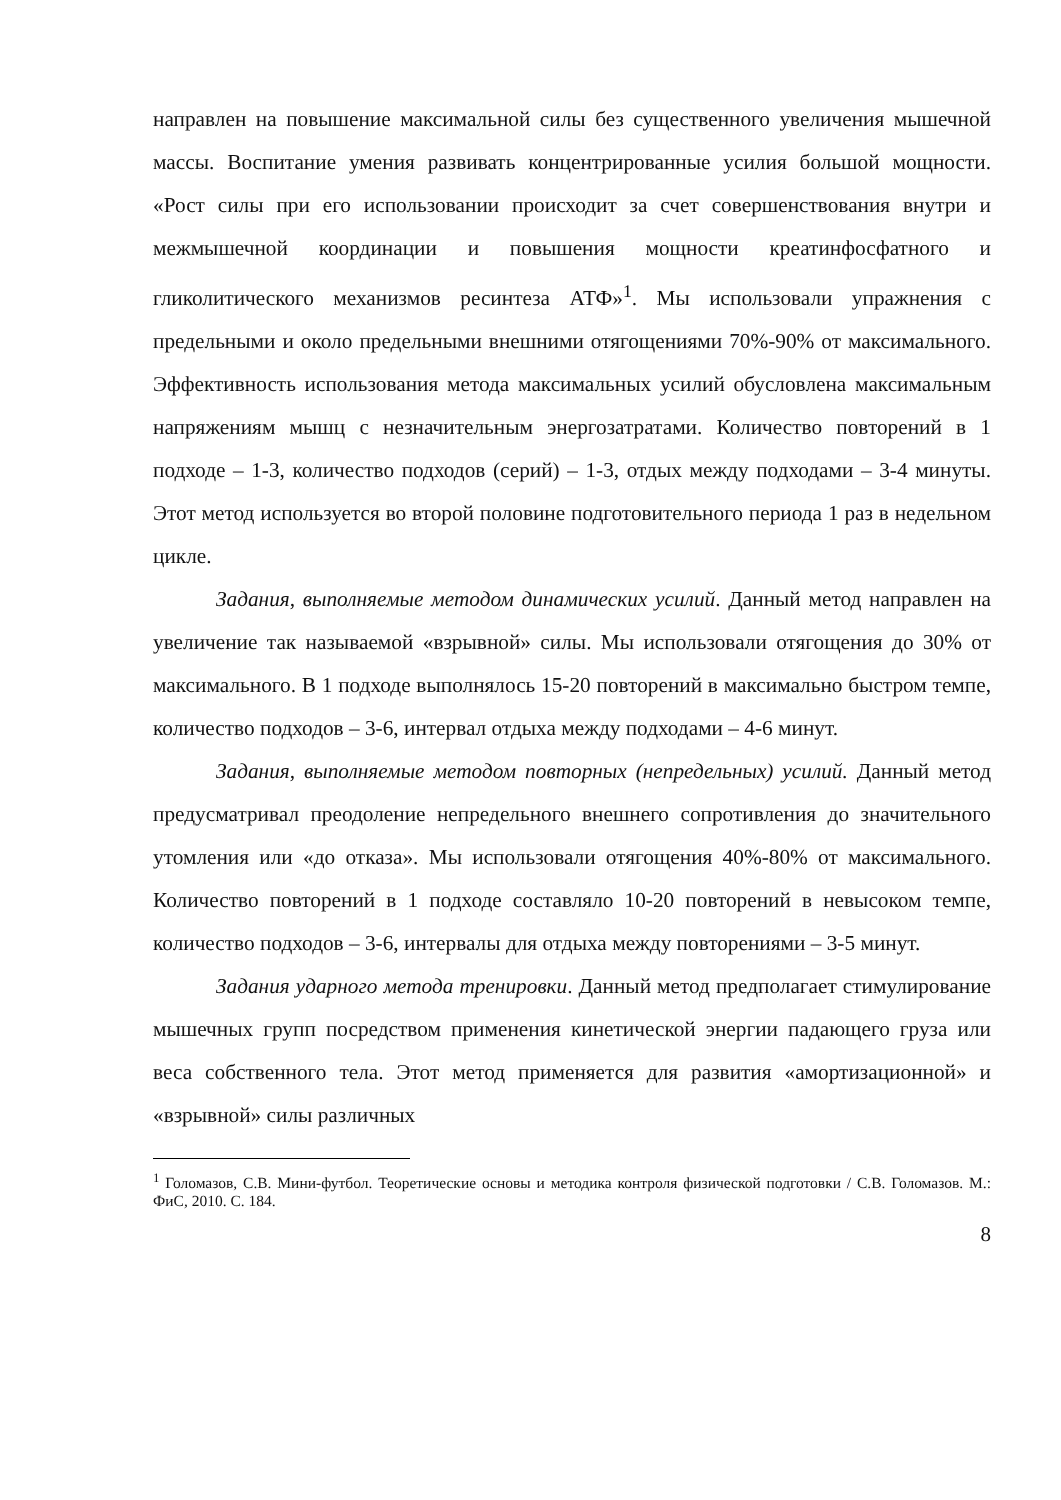направлен на повышение максимальной силы без существенного увеличения мышечной массы. Воспитание умения развивать концентрированные усилия большой мощности. «Рост силы при его использовании происходит за счет совершенствования внутри и межмышечной координации и повышения мощности креатинфосфатного и гликолитического механизмов ресинтеза АТФ»<sup>1</sup>. Мы использовали упражнения с предельными и около предельными внешними отягощениями 70%-90% от максимального. Эффективность использования метода максимальных усилий обусловлена максимальным напряжениям мышц с незначительным энергозатратами. Количество повторений в 1 подходе – 1-3, количество подходов (серий) – 1-3, отдых между подходами – 3-4 минуты. Этот метод используется во второй половине подготовительного периода 1 раз в недельном цикле.
Задания, выполняемые методом динамических усилий. Данный метод направлен на увеличение так называемой «взрывной» силы. Мы использовали отягощения до 30% от максимального. В 1 подходе выполнялось 15-20 повторений в максимально быстром темпе, количество подходов – 3-6, интервал отдыха между подходами – 4-6 минут.
Задания, выполняемые методом повторных (непредельных) усилий. Данный метод предусматривал преодоление непредельного внешнего сопротивления до значительного утомления или «до отказа». Мы использовали отягощения 40%-80% от максимального. Количество повторений в 1 подходе составляло 10-20 повторений в невысоком темпе, количество подходов – 3-6, интервалы для отдыха между повторениями – 3-5 минут.
Задания ударного метода тренировки. Данный метод предполагает стимулирование мышечных групп посредством применения кинетической энергии падающего груза или веса собственного тела. Этот метод применяется для развития «амортизационной» и «взрывной» силы различных
<sup>1</sup> Голомазов, С.В. Мини-футбол. Теоретические основы и методика контроля физической подготовки / С.В. Голомазов. М.: ФиС, 2010. С. 184.
8